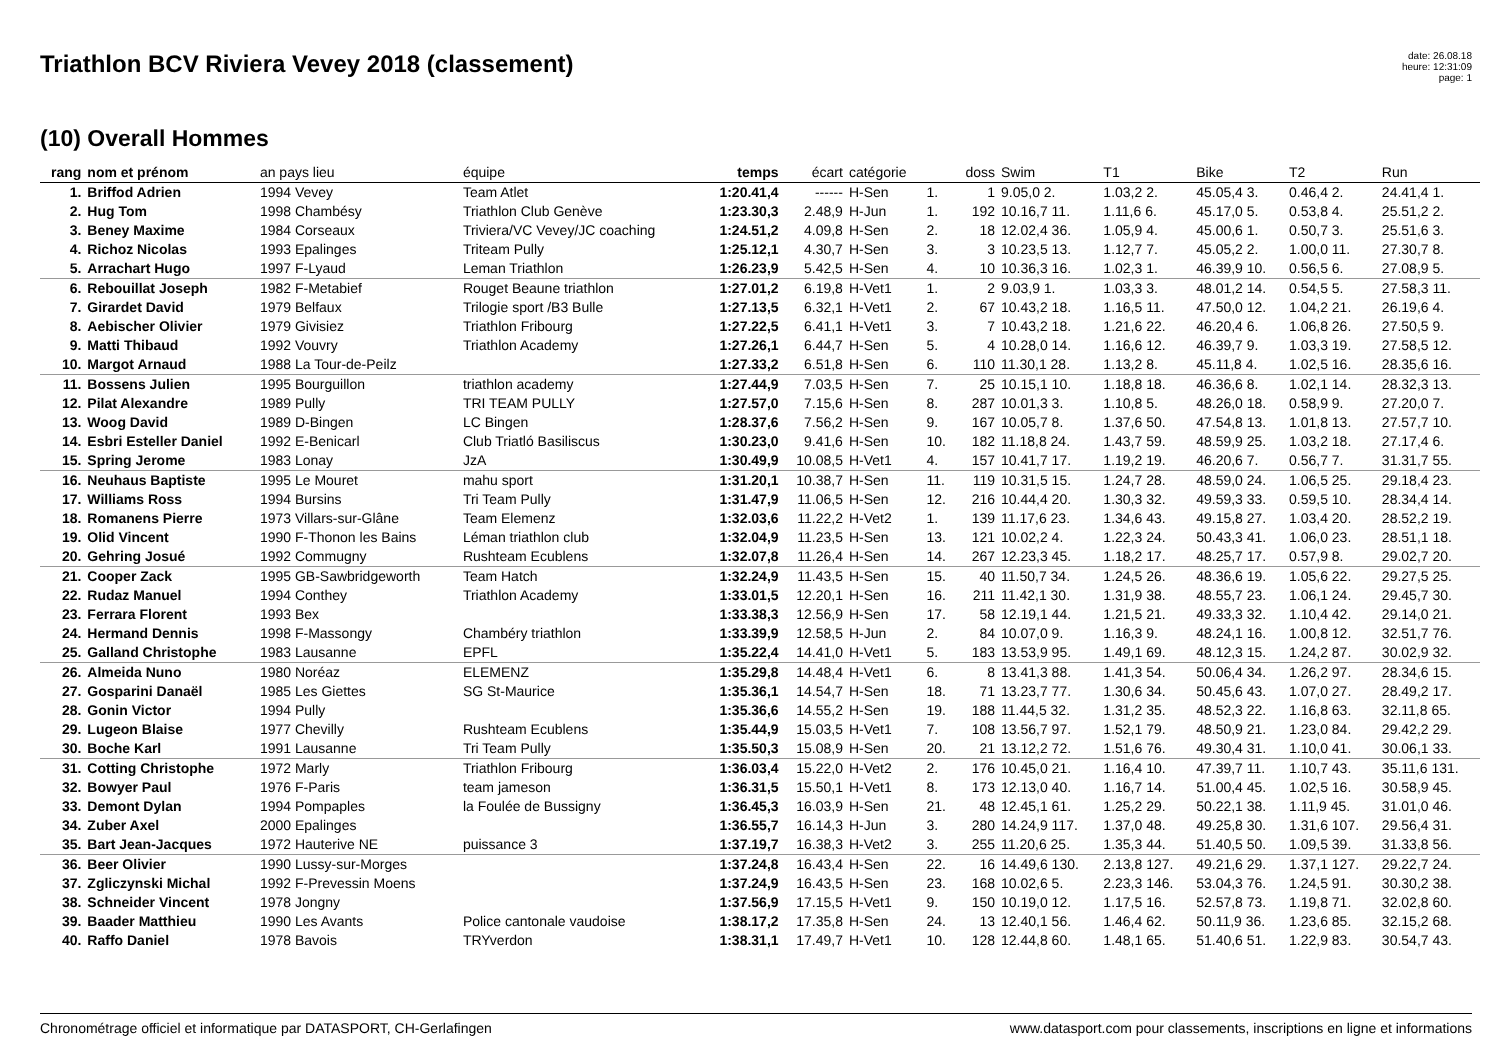Triathlon BCV Riviera Vevey 2018 (classement)
date: 26.08.18
heure: 12:31:09
page: 1
(10) Overall Hommes
| rang | nom et prénom | an pays lieu | équipe | temps | écart | catégorie | | doss | Swim | T1 | Bike | T2 | Run |
| --- | --- | --- | --- | --- | --- | --- | --- | --- | --- | --- | --- | --- | --- |
| 1. | Briffod Adrien | 1994 Vevey | Team Atlet | 1:20.41,4 | ------ | H-Sen | 1. | 1 | 9.05,0 2. | 1.03,2 2. | 45.05,4 3. | 0.46,4 2. | 24.41,4 1. |
| 2. | Hug Tom | 1998 Chambésy | Triathlon Club Genève | 1:23.30,3 | 2.48,9 | H-Jun | 1. | 192 | 10.16,7 11. | 1.11,6 6. | 45.17,0 5. | 0.53,8 4. | 25.51,2 2. |
| 3. | Beney Maxime | 1984 Corseaux | Triviera/VC Vevey/JC coaching | 1:24.51,2 | 4.09,8 | H-Sen | 2. | 18 | 12.02,4 36. | 1.05,9 4. | 45.00,6 1. | 0.50,7 3. | 25.51,6 3. |
| 4. | Richoz Nicolas | 1993 Epalinges | Triteam Pully | 1:25.12,1 | 4.30,7 | H-Sen | 3. | 3 | 10.23,5 13. | 1.12,7 7. | 45.05,2 2. | 1.00,0 11. | 27.30,7 8. |
| 5. | Arrachart Hugo | 1997 F-Lyaud | Leman Triathlon | 1:26.23,9 | 5.42,5 | H-Sen | 4. | 10 | 10.36,3 16. | 1.02,3 1. | 46.39,9 10. | 0.56,5 6. | 27.08,9 5. |
| 6. | Rebouillat Joseph | 1982 F-Metabief | Rouget Beaune triathlon | 1:27.01,2 | 6.19,8 | H-Vet1 | 1. | 2 | 9.03,9 1. | 1.03,3 3. | 48.01,2 14. | 0.54,5 5. | 27.58,3 11. |
| 7. | Girardet David | 1979 Belfaux | Trilogie sport /B3 Bulle | 1:27.13,5 | 6.32,1 | H-Vet1 | 2. | 67 | 10.43,2 18. | 1.16,5 11. | 47.50,0 12. | 1.04,2 21. | 26.19,6 4. |
| 8. | Aebischer Olivier | 1979 Givisiez | Triathlon Fribourg | 1:27.22,5 | 6.41,1 | H-Vet1 | 3. | 7 | 10.43,2 18. | 1.21,6 22. | 46.20,4 6. | 1.06,8 26. | 27.50,5 9. |
| 9. | Matti Thibaud | 1992 Vouvry | Triathlon Academy | 1:27.26,1 | 6.44,7 | H-Sen | 5. | 4 | 10.28,0 14. | 1.16,6 12. | 46.39,7 9. | 1.03,3 19. | 27.58,5 12. |
| 10. | Margot Arnaud | 1988 La Tour-de-Peilz | | 1:27.33,2 | 6.51,8 | H-Sen | 6. | 110 | 11.30,1 28. | 1.13,2 8. | 45.11,8 4. | 1.02,5 16. | 28.35,6 16. |
| 11. | Bossens Julien | 1995 Bourguillon | triathlon academy | 1:27.44,9 | 7.03,5 | H-Sen | 7. | 25 | 10.15,1 10. | 1.18,8 18. | 46.36,6 8. | 1.02,1 14. | 28.32,3 13. |
| 12. | Pilat Alexandre | 1989 Pully | TRI TEAM PULLY | 1:27.57,0 | 7.15,6 | H-Sen | 8. | 287 | 10.01,3 3. | 1.10,8 5. | 48.26,0 18. | 0.58,9 9. | 27.20,0 7. |
| 13. | Woog David | 1989 D-Bingen | LC Bingen | 1:28.37,6 | 7.56,2 | H-Sen | 9. | 167 | 10.05,7 8. | 1.37,6 50. | 47.54,8 13. | 1.01,8 13. | 27.57,7 10. |
| 14. | Esbri Esteller Daniel | 1992 E-Benicarl | Club Triatló Basiliscus | 1:30.23,0 | 9.41,6 | H-Sen | 10. | 182 | 11.18,8 24. | 1.43,7 59. | 48.59,9 25. | 1.03,2 18. | 27.17,4 6. |
| 15. | Spring Jerome | 1983 Lonay | JzA | 1:30.49,9 | 10.08,5 | H-Vet1 | 4. | 157 | 10.41,7 17. | 1.19,2 19. | 46.20,6 7. | 0.56,7 7. | 31.31,7 55. |
| 16. | Neuhaus Baptiste | 1995 Le Mouret | mahu sport | 1:31.20,1 | 10.38,7 | H-Sen | 11. | 119 | 10.31,5 15. | 1.24,7 28. | 48.59,0 24. | 1.06,5 25. | 29.18,4 23. |
| 17. | Williams Ross | 1994 Bursins | Tri Team Pully | 1:31.47,9 | 11.06,5 | H-Sen | 12. | 216 | 10.44,4 20. | 1.30,3 32. | 49.59,3 33. | 0.59,5 10. | 28.34,4 14. |
| 18. | Romanens Pierre | 1973 Villars-sur-Glâne | Team Elemenz | 1:32.03,6 | 11.22,2 | H-Vet2 | 1. | 139 | 11.17,6 23. | 1.34,6 43. | 49.15,8 27. | 1.03,4 20. | 28.52,2 19. |
| 19. | Olid Vincent | 1990 F-Thonon les Bains | Léman triathlon club | 1:32.04,9 | 11.23,5 | H-Sen | 13. | 121 | 10.02,2 4. | 1.22,3 24. | 50.43,3 41. | 1.06,0 23. | 28.51,1 18. |
| 20. | Gehring Josué | 1992 Commugny | Rushteam Ecublens | 1:32.07,8 | 11.26,4 | H-Sen | 14. | 267 | 12.23,3 45. | 1.18,2 17. | 48.25,7 17. | 0.57,9 8. | 29.02,7 20. |
| 21. | Cooper Zack | 1995 GB-Sawbridgeworth | Team Hatch | 1:32.24,9 | 11.43,5 | H-Sen | 15. | 40 | 11.50,7 34. | 1.24,5 26. | 48.36,6 19. | 1.05,6 22. | 29.27,5 25. |
| 22. | Rudaz Manuel | 1994 Conthey | Triathlon Academy | 1:33.01,5 | 12.20,1 | H-Sen | 16. | 211 | 11.42,1 30. | 1.31,9 38. | 48.55,7 23. | 1.06,1 24. | 29.45,7 30. |
| 23. | Ferrara Florent | 1993 Bex | | 1:33.38,3 | 12.56,9 | H-Sen | 17. | 58 | 12.19,1 44. | 1.21,5 21. | 49.33,3 32. | 1.10,4 42. | 29.14,0 21. |
| 24. | Hermand Dennis | 1998 F-Massongy | Chambéry triathlon | 1:33.39,9 | 12.58,5 | H-Jun | 2. | 84 | 10.07,0 9. | 1.16,3 9. | 48.24,1 16. | 1.00,8 12. | 32.51,7 76. |
| 25. | Galland Christophe | 1983 Lausanne | EPFL | 1:35.22,4 | 14.41,0 | H-Vet1 | 5. | 183 | 13.53,9 95. | 1.49,1 69. | 48.12,3 15. | 1.24,2 87. | 30.02,9 32. |
| 26. | Almeida Nuno | 1980 Noréaz | ELEMENZ | 1:35.29,8 | 14.48,4 | H-Vet1 | 6. | 8 | 13.41,3 88. | 1.41,3 54. | 50.06,4 34. | 1.26,2 97. | 28.34,6 15. |
| 27. | Gosparini Danaël | 1985 Les Giettes | SG St-Maurice | 1:35.36,1 | 14.54,7 | H-Sen | 18. | 71 | 13.23,7 77. | 1.30,6 34. | 50.45,6 43. | 1.07,0 27. | 28.49,2 17. |
| 28. | Gonin Victor | 1994 Pully | | 1:35.36,6 | 14.55,2 | H-Sen | 19. | 188 | 11.44,5 32. | 1.31,2 35. | 48.52,3 22. | 1.16,8 63. | 32.11,8 65. |
| 29. | Lugeon Blaise | 1977 Chevilly | Rushteam Ecublens | 1:35.44,9 | 15.03,5 | H-Vet1 | 7. | 108 | 13.56,7 97. | 1.52,1 79. | 48.50,9 21. | 1.23,0 84. | 29.42,2 29. |
| 30. | Boche Karl | 1991 Lausanne | Tri Team Pully | 1:35.50,3 | 15.08,9 | H-Sen | 20. | 21 | 13.12,2 72. | 1.51,6 76. | 49.30,4 31. | 1.10,0 41. | 30.06,1 33. |
| 31. | Cotting Christophe | 1972 Marly | Triathlon Fribourg | 1:36.03,4 | 15.22,0 | H-Vet2 | 2. | 176 | 10.45,0 21. | 1.16,4 10. | 47.39,7 11. | 1.10,7 43. | 35.11,6 131. |
| 32. | Bowyer Paul | 1976 F-Paris | team jameson | 1:36.31,5 | 15.50,1 | H-Vet1 | 8. | 173 | 12.13,0 40. | 1.16,7 14. | 51.00,4 45. | 1.02,5 16. | 30.58,9 45. |
| 33. | Demont Dylan | 1994 Pompaples | la Foulée de Bussigny | 1:36.45,3 | 16.03,9 | H-Sen | 21. | 48 | 12.45,1 61. | 1.25,2 29. | 50.22,1 38. | 1.11,9 45. | 31.01,0 46. |
| 34. | Zuber Axel | 2000 Epalinges | | 1:36.55,7 | 16.14,3 | H-Jun | 3. | 280 | 14.24,9 117. | 1.37,0 48. | 49.25,8 30. | 1.31,6 107. | 29.56,4 31. |
| 35. | Bart Jean-Jacques | 1972 Hauterive NE | puissance 3 | 1:37.19,7 | 16.38,3 | H-Vet2 | 3. | 255 | 11.20,6 25. | 1.35,3 44. | 51.40,5 50. | 1.09,5 39. | 31.33,8 56. |
| 36. | Beer Olivier | 1990 Lussy-sur-Morges | | 1:37.24,8 | 16.43,4 | H-Sen | 22. | 16 | 14.49,6 130. | 2.13,8 127. | 49.21,6 29. | 1.37,1 127. | 29.22,7 24. |
| 37. | Zgliczynski Michal | 1992 F-Prevessin Moens | | 1:37.24,9 | 16.43,5 | H-Sen | 23. | 168 | 10.02,6 5. | 2.23,3 146. | 53.04,3 76. | 1.24,5 91. | 30.30,2 38. |
| 38. | Schneider Vincent | 1978 Jongny | | 1:37.56,9 | 17.15,5 | H-Vet1 | 9. | 150 | 10.19,0 12. | 1.17,5 16. | 52.57,8 73. | 1.19,8 71. | 32.02,8 60. |
| 39. | Baader Matthieu | 1990 Les Avants | Police cantonale vaudoise | 1:38.17,2 | 17.35,8 | H-Sen | 24. | 13 | 12.40,1 56. | 1.46,4 62. | 50.11,9 36. | 1.23,6 85. | 32.15,2 68. |
| 40. | Raffo Daniel | 1978 Bavois | TRYverdon | 1:38.31,1 | 17.49,7 | H-Vet1 | 10. | 128 | 12.44,8 60. | 1.48,1 65. | 51.40,6 51. | 1.22,9 83. | 30.54,7 43. |
Chronométrage officiel et informatique par DATASPORT, CH-Gerlafingen www.datasport.com pour classements, inscriptions en ligne et informations